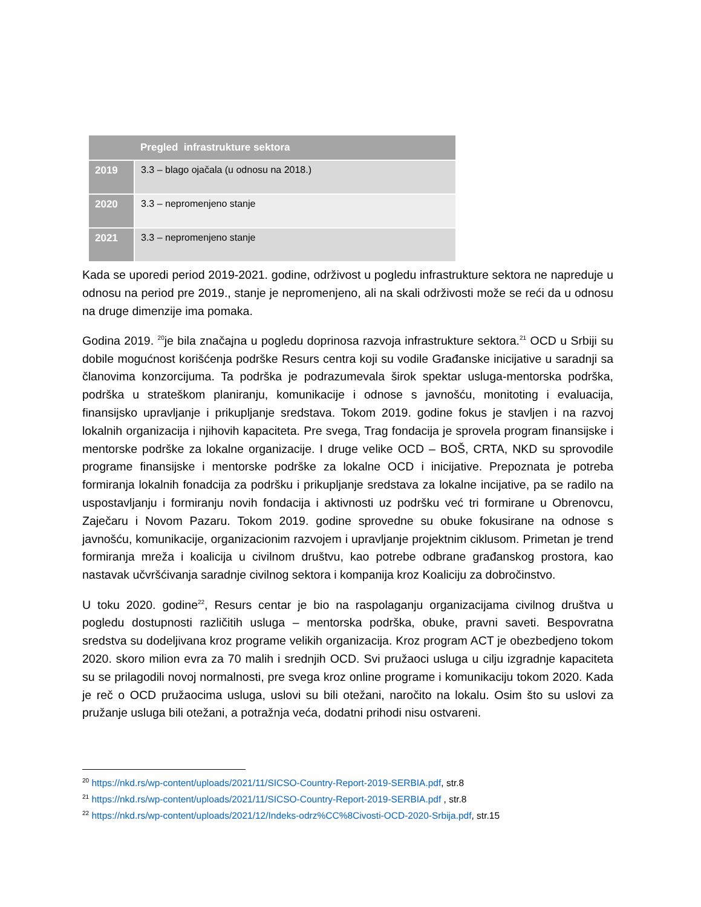| | Pregled infrastrukture sektora |
| --- | --- |
| 2019 | 3.3 – blago ojačala (u odnosu na 2018.) |
| 2020 | 3.3 – nepromenjeno stanje |
| 2021 | 3.3 – nepromenjeno stanje |
Kada se uporedi period 2019-2021. godine, održivost u pogledu infrastrukture sektora ne napreduje u odnosu na period pre 2019., stanje je nepromenjeno, ali na skali održivosti može se reći da u odnosu na druge dimenzije ima pomaka.
Godina 2019. <sup>20</sup>je bila značajna u pogledu doprinosa razvoja infrastrukture sektora.<sup>21</sup> OCD u Srbiji su dobile mogućnost korišćenja podrške Resurs centra koji su vodile Građanske inicijative u saradnji sa članovima konzorcijuma. Ta podrška je podrazumevala širok spektar usluga-mentorska podrška, podrška u strateškom planiranju, komunikacije i odnose s javnošću, monitoting i evaluacija, finansijsko upravljanje i prikupljanje sredstava. Tokom 2019. godine fokus je stavljen i na razvoj lokalnih organizacija i njihovih kapaciteta. Pre svega, Trag fondacija je sprovela program finansijske i mentorske podrške za lokalne organizacije. I druge velike OCD – BOŠ, CRTA, NKD su sprovodile programe finansijske i mentorske podrške za lokalne OCD i inicijative. Prepoznata je potreba formiranja lokalnih fonadcija za podršku i prikupljanje sredstava za lokalne incijative, pa se radilo na uspostavljanju i formiranju novih fondacija i aktivnosti uz podršku već tri formirane u Obrenovcu, Zaječaru i Novom Pazaru. Tokom 2019. godine sprovedne su obuke fokusirane na odnose s javnošću, komunikacije, organizacionim razvojem i upravljanje projektnim ciklusom. Primetan je trend formiranja mreža i koalicija u civilnom društvu, kao potrebe odbrane građanskog prostora, kao nastavak učvršćivanja saradnje civilnog sektora i kompanija kroz Koaliciju za dobročinstvo.
U toku 2020. godine<sup>22</sup>, Resurs centar je bio na raspolaganju organizacijama civilnog društva u pogledu dostupnosti različitih usluga – mentorska podrška, obuke, pravni saveti. Bespovratna sredstva su dodeljivana kroz programe velikih organizacija. Kroz program ACT je obezbedjeno tokom 2020. skoro milion evra za 70 malih i srednjih OCD. Svi pružaoci usluga u cilju izgradnje kapaciteta su se prilagodili novoj normalnosti, pre svega kroz online programe i komunikaciju tokom 2020. Kada je reč o OCD pružaocima usluga, uslovi su bili otežani, naročito na lokalu. Osim što su uslovi za pružanje usluga bili otežani, a potražnja veća, dodatni prihodi nisu ostvareni.
<sup>20</sup> https://nkd.rs/wp-content/uploads/2021/11/SICSO-Country-Report-2019-SERBIA.pdf, str.8
<sup>21</sup> https://nkd.rs/wp-content/uploads/2021/11/SICSO-Country-Report-2019-SERBIA.pdf , str.8
<sup>22</sup> https://nkd.rs/wp-content/uploads/2021/12/Indeks-odrz%CC%8Civosti-OCD-2020-Srbija.pdf, str.15